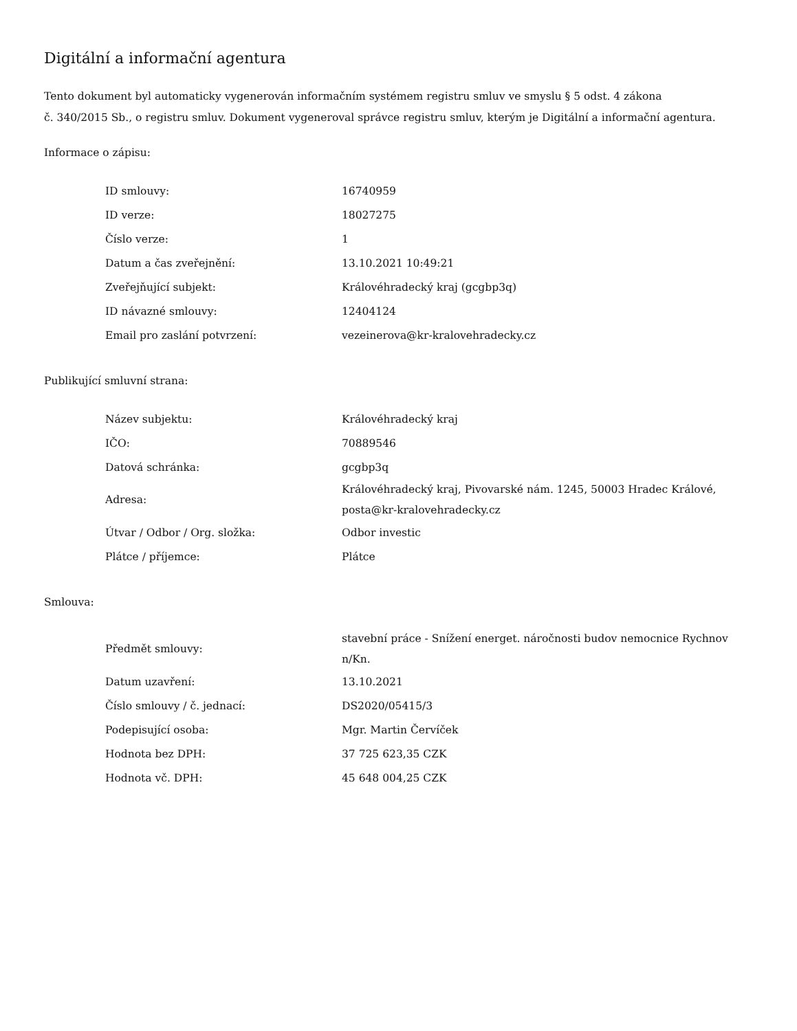Digitální a informační agentura
Tento dokument byl automaticky vygenerován informačním systémem registru smluv ve smyslu § 5 odst. 4 zákona
č. 340/2015 Sb., o registru smluv. Dokument vygeneroval správce registru smluv, kterým je Digitální a informační agentura.
Informace o zápisu:
| ID smlouvy: | 16740959 |
| ID verze: | 18027275 |
| Číslo verze: | 1 |
| Datum a čas zveřejnění: | 13.10.2021 10:49:21 |
| Zveřejňující subjekt: | Královéhradecký kraj (gcgbp3q) |
| ID návazné smlouvy: | 12404124 |
| Email pro zaslání potvrzení: | vezeinerova@kr-kralovehradecky.cz |
Publikující smluvní strana:
| Název subjektu: | Královéhradecký kraj |
| IČO: | 70889546 |
| Datová schránka: | gcgbp3q |
| Adresa: | Královéhradecký kraj, Pivovarské nám. 1245, 50003 Hradec Králové, posta@kr-kralovehradecky.cz |
| Útvar / Odbor / Org. složka: | Odbor investic |
| Plátce / příjemce: | Plátce |
Smlouva:
| Předmět smlouvy: | stavební práce - Snížení energet. náročnosti budov nemocnice Rychnov n/Kn. |
| Datum uzavření: | 13.10.2021 |
| Číslo smlouvy / č. jednací: | DS2020/05415/3 |
| Podepisující osoba: | Mgr. Martin Červíček |
| Hodnota bez DPH: | 37 725 623,35 CZK |
| Hodnota vč. DPH: | 45 648 004,25 CZK |